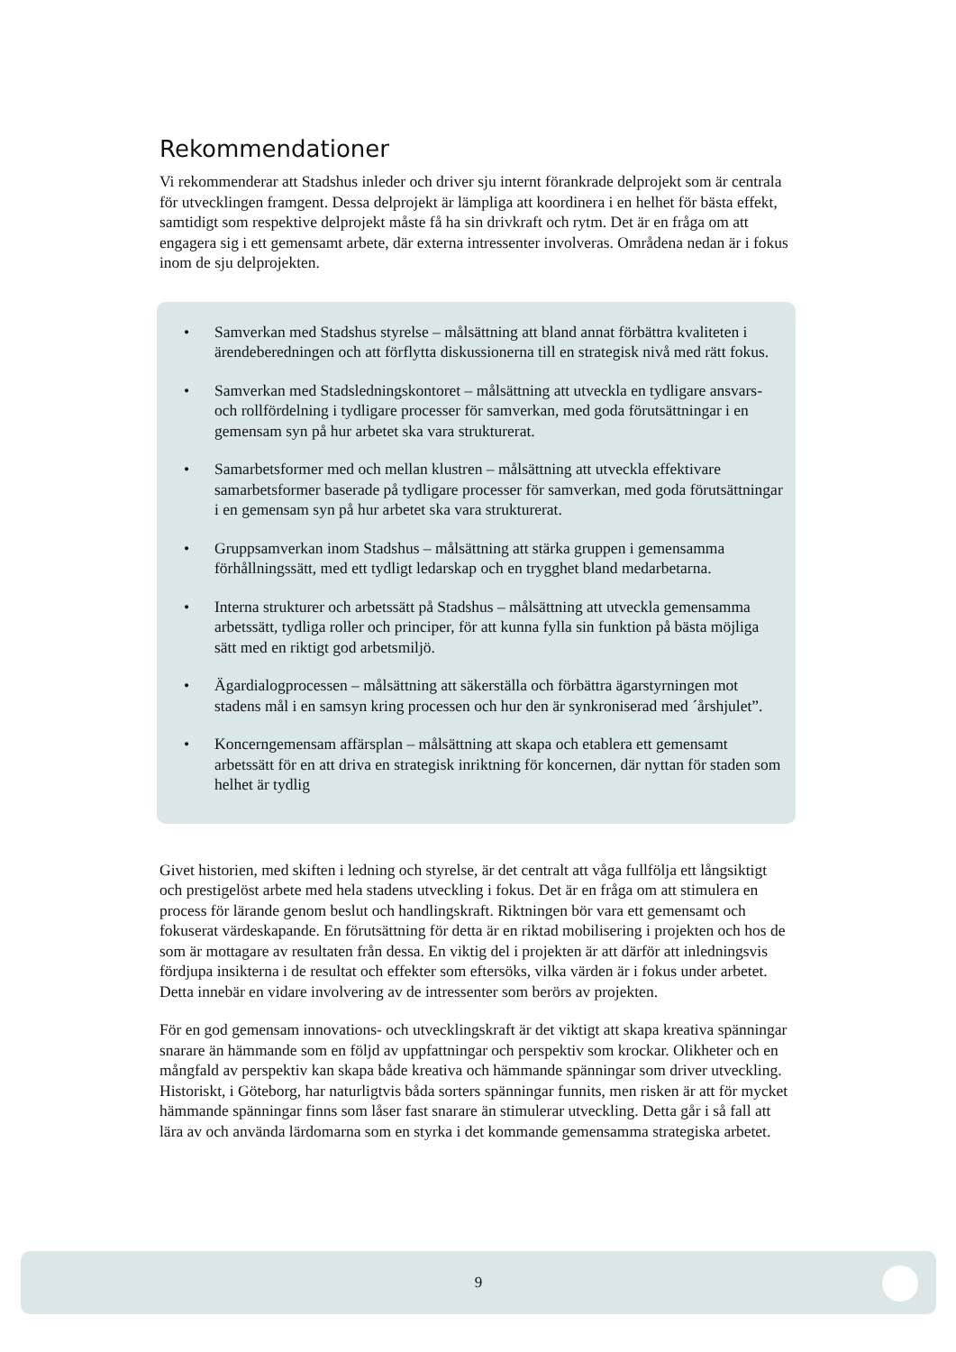Rekommendationer
Vi rekommenderar att Stadshus inleder och driver sju internt förankrade delprojekt som är centrala för utvecklingen framgent. Dessa delprojekt är lämpliga att koordinera i en helhet för bästa effekt, samtidigt som respektive delprojekt måste få ha sin drivkraft och rytm. Det är en fråga om att engagera sig i ett gemensamt arbete, där externa intressenter involveras. Områdena nedan är i fokus inom de sju delprojekten.
• Samverkan med Stadshus styrelse – målsättning att bland annat förbättra kvaliteten i ärendeberedningen och att förflytta diskussionerna till en strategisk nivå med rätt fokus.
• Samverkan med Stadsledningskontoret – målsättning att utveckla en tydligare ansvars- och rollfördelning i tydligare processer för samverkan, med goda förutsättningar i en gemensam syn på hur arbetet ska vara strukturerat.
• Samarbetsformer med och mellan klustren – målsättning att utveckla effektivare samarbetsformer baserade på tydligare processer för samverkan, med goda förutsättningar i en gemensam syn på hur arbetet ska vara strukturerat.
• Gruppsamverkan inom Stadshus – målsättning att stärka gruppen i gemensamma förhållningssätt, med ett tydligt ledarskap och en trygghet bland medarbetarna.
• Interna strukturer och arbetssätt på Stadshus – målsättning att utveckla gemensamma arbetssätt, tydliga roller och principer, för att kunna fylla sin funktion på bästa möjliga sätt med en riktigt god arbetsmiljö.
• Ägardialogprocessen – målsättning att säkerställa och förbättra ägarstyrningen mot stadens mål i en samsyn kring processen och hur den är synkroniserad med ´årshjulet”.
• Koncerngemensam affärsplan – målsättning att skapa och etablera ett gemensamt arbetssätt för en att driva en strategisk inriktning för koncernen, där nyttan för staden som helhet är tydlig
Givet historien, med skiften i ledning och styrelse, är det centralt att våga fullfölja ett långsiktigt och prestigelöst arbete med hela stadens utveckling i fokus. Det är en fråga om att stimulera en process för lärande genom beslut och handlingskraft. Riktningen bör vara ett gemensamt och fokuserat värdeskapande. En förutsättning för detta är en riktad mobilisering i projekten och hos de som är mottagare av resultaten från dessa. En viktig del i projekten är att därför att inledningsvis fördjupa insikterna i de resultat och effekter som eftersöks, vilka värden är i fokus under arbetet. Detta innebär en vidare involvering av de intressenter som berörs av projekten.
För en god gemensam innovations- och utvecklingskraft är det viktigt att skapa kreativa spänningar snarare än hämmande som en följd av uppfattningar och perspektiv som krockar. Olikheter och en mångfald av perspektiv kan skapa både kreativa och hämmande spänningar som driver utveckling. Historiskt, i Göteborg, har naturligtvis båda sorters spänningar funnits, men risken är att för mycket hämmande spänningar finns som låser fast snarare än stimulerar utveckling. Detta går i så fall att lära av och använda lärdomarna som en styrka i det kommande gemensamma strategiska arbetet.
9